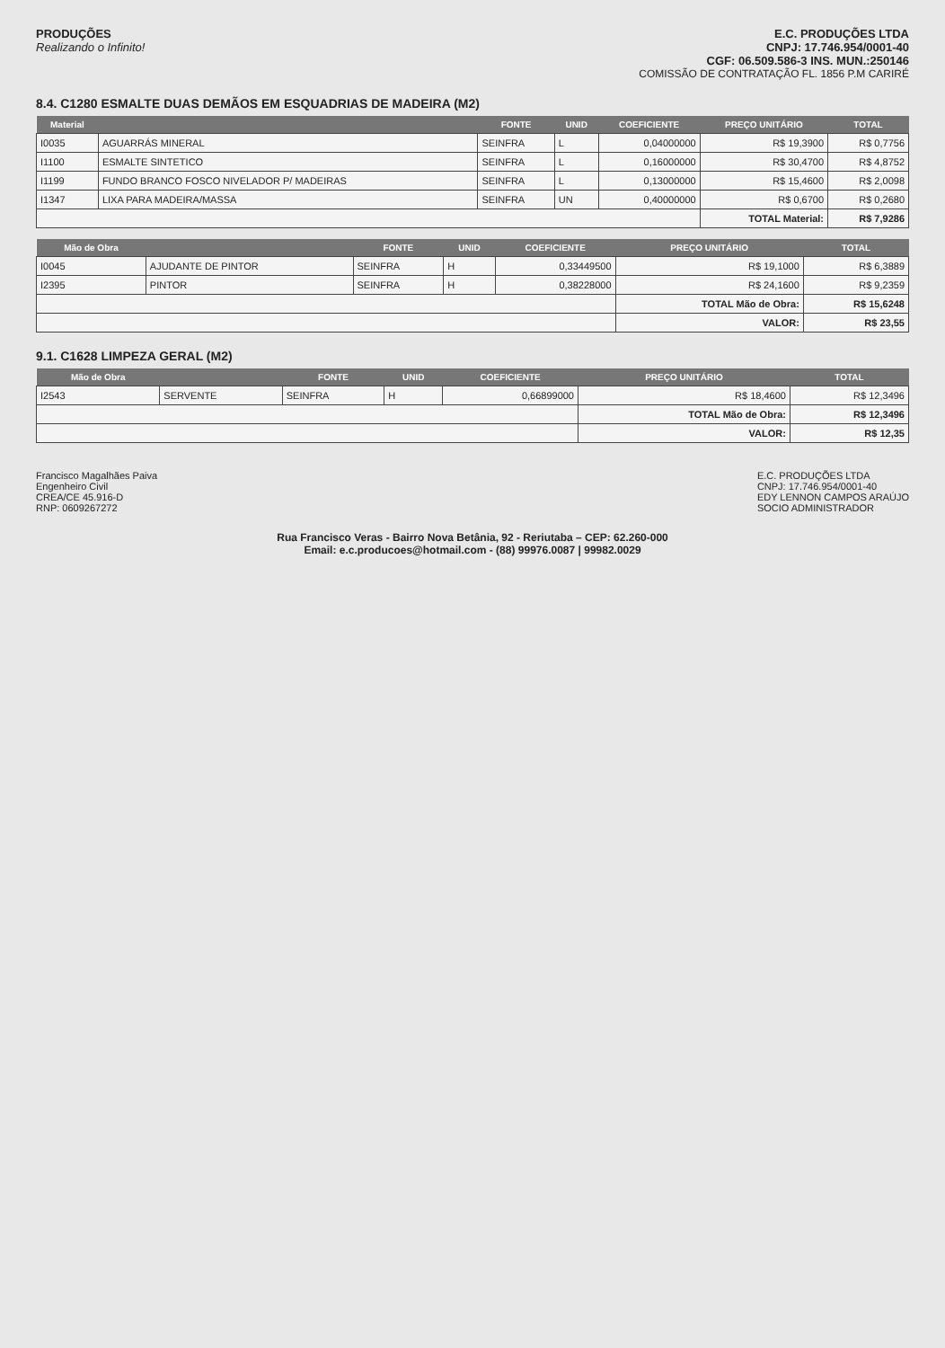PRODUÇÕES
Realizando o Infinito!
E.C. PRODUÇÕES LTDA
CNPJ: 17.746.954/0001-40
CGF: 06.509.586-3 INS. MUN.:250146
COMISSÃO DE CONTRATAÇÃO FL. 1856 P.M CARIRÉ
8.4. C1280 ESMALTE DUAS DEMÃOS EM ESQUADRIAS DE MADEIRA (M2)
| Material | | FONTE | UNID | COEFICIENTE | PREÇO UNITÁRIO | TOTAL |
| --- | --- | --- | --- | --- | --- | --- |
| I0035 | AGUARRÁS MINERAL | SEINFRA | L | 0,04000000 | R$ 19,3900 | R$ 0,7756 |
| I1100 | ESMALTE SINTETICO | SEINFRA | L | 0,16000000 | R$ 30,4700 | R$ 4,8752 |
| I1199 | FUNDO BRANCO FOSCO NIVELADOR P/ MADEIRAS | SEINFRA | L | 0,13000000 | R$ 15,4600 | R$ 2,0098 |
| I1347 | LIXA PARA MADEIRA/MASSA | SEINFRA | UN | 0,40000000 | R$ 0,6700 | R$ 0,2680 |
| | | | | | TOTAL Material: | R$ 7,9286 |
| Mão de Obra | | FONTE | UNID | COEFICIENTE | PREÇO UNITÁRIO | TOTAL |
| --- | --- | --- | --- | --- | --- | --- |
| I0045 | AJUDANTE DE PINTOR | SEINFRA | H | 0,33449500 | R$ 19,1000 | R$ 6,3889 |
| I2395 | PINTOR | SEINFRA | H | 0,38228000 | R$ 24,1600 | R$ 9,2359 |
| | | | | | TOTAL Mão de Obra: | R$ 15,6248 |
| | | | | | VALOR: | R$ 23,55 |
9.1. C1628 LIMPEZA GERAL (M2)
| Mão de Obra | | FONTE | UNID | COEFICIENTE | PREÇO UNITÁRIO | TOTAL |
| --- | --- | --- | --- | --- | --- | --- |
| I2543 | SERVENTE | SEINFRA | H | 0,66899000 | R$ 18,4600 | R$ 12,3496 |
| | | | | | TOTAL Mão de Obra: | R$ 12,3496 |
| | | | | | VALOR: | R$ 12,35 |
Francisco Magalhães Paiva
Engenheiro Civil
CREA/CE 45.916-D
RNP: 0609267272
E.C. PRODUÇÕES LTDA
CNPJ: 17.746.954/0001-40
EDY LENNON CAMPOS ARAÚJO
SOCIO ADMINISTRADOR
Rua Francisco Veras - Bairro Nova Betânia, 92 - Reriutaba – CEP: 62.260-000
Email: e.c.producoes@hotmail.com - (88) 99976.0087 | 99982.0029